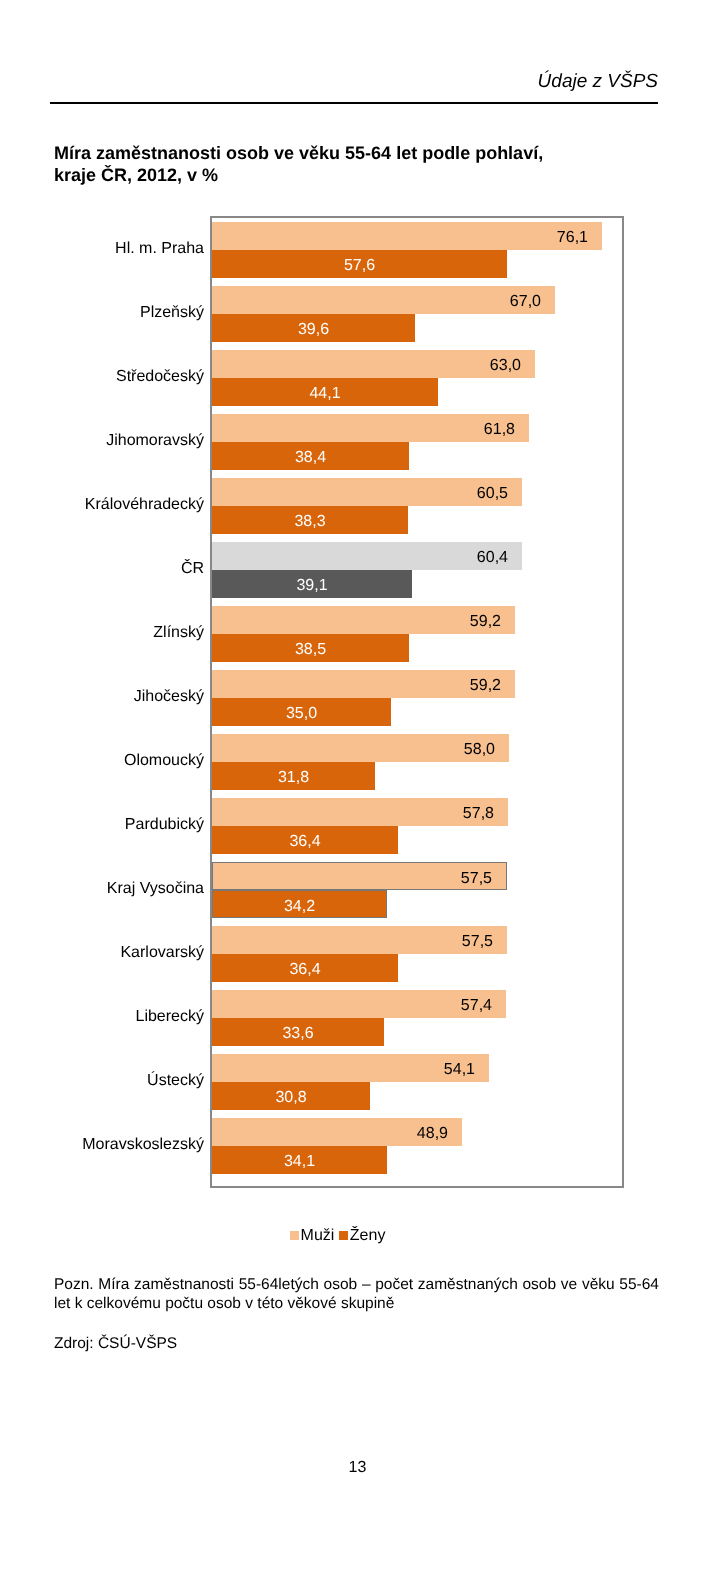Údaje z VŠPS
Míra zaměstnanosti osob ve věku 55-64 let podle pohlaví,
kraje ČR, 2012, v %
Hl. m. Praha
Plzeňský
Středočeský
Jihomoravský
Královéhradecký
ČR
Zlínský
Jihočeský
Olomoucký
Pardubický
Kraj Vysočina
Karlovarský
Liberecký
Ústecký
Moravskoslezský
76,1
57,6
67,0
39,6
63,0
44,1
61,8
38,4
60,5
38,3
60,4
39,1
59,2
38,5
59,2
35,0
58,0
31,8
57,8
36,4
57,5
34,2
57,5
36,4
57,4
33,6
54,1
30,8
48,9
34,1
Muži Ženy
Pozn. Míra zaměstnanosti 55-64letých osob – počet zaměstnaných osob ve věku 55-64 let k celkovému počtu osob v této věkové skupině
Zdroj: ČSÚ-VŠPS
13